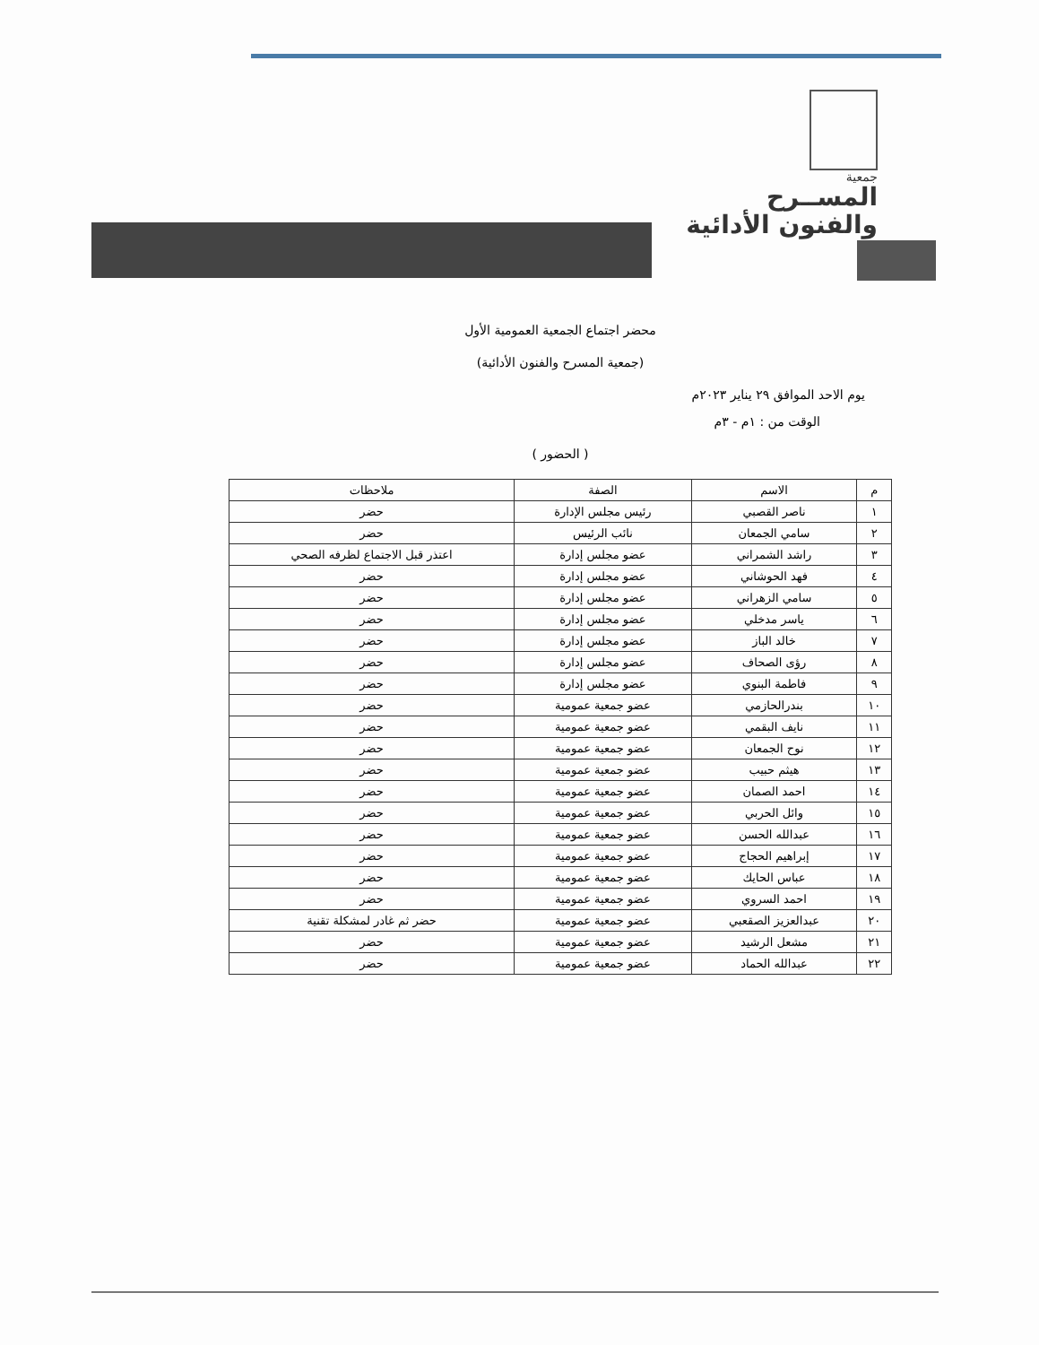جمعية
المســرح
والفنون الأدائية
محضر اجتماع الجمعية العمومية الأول
(جمعية المسرح والفنون الأدائية)
يوم الاحد الموافق ٢٩ يناير ٢٠٢٣م
الوقت من : ١م - ٣م
( الحضور )
| م | الاسم | الصفة | ملاحظات |
| --- | --- | --- | --- |
| ١ | ناصر القصبي | رئيس مجلس الإدارة | حضر |
| ٢ | سامي الجمعان | نائب الرئيس | حضر |
| ٣ | راشد الشمراني | عضو مجلس إدارة | اعتذر قبل الاجتماع لظرفه الصحي |
| ٤ | فهد الحوشاني | عضو مجلس إدارة | حضر |
| ٥ | سامي الزهراني | عضو مجلس إدارة | حضر |
| ٦ | ياسر مدخلي | عضو مجلس إدارة | حضر |
| ٧ | خالد الباز | عضو مجلس إدارة | حضر |
| ٨ | رؤى الصحاف | عضو مجلس إدارة | حضر |
| ٩ | فاطمة البنوي | عضو مجلس إدارة | حضر |
| ١٠ | بندرالحازمي | عضو جمعية عمومية | حضر |
| ١١ | نايف البقمي | عضو جمعية عمومية | حضر |
| ١٢ | نوح الجمعان | عضو جمعية عمومية | حضر |
| ١٣ | هيثم حبيب | عضو جمعية عمومية | حضر |
| ١٤ | احمد الصمان | عضو جمعية عمومية | حضر |
| ١٥ | وائل الحربي | عضو جمعية عمومية | حضر |
| ١٦ | عبدالله الحسن | عضو جمعية عمومية | حضر |
| ١٧ | إبراهيم الحجاج | عضو جمعية عمومية | حضر |
| ١٨ | عباس الحايك | عضو جمعية عمومية | حضر |
| ١٩ | احمد السروي | عضو جمعية عمومية | حضر |
| ٢٠ | عبدالعزيز الصقعبي | عضو جمعية عمومية | حضر ثم غادر لمشكلة تقنية |
| ٢١ | مشعل الرشيد | عضو جمعية عمومية | حضر |
| ٢٢ | عبدالله الحماد | عضو جمعية عمومية | حضر |